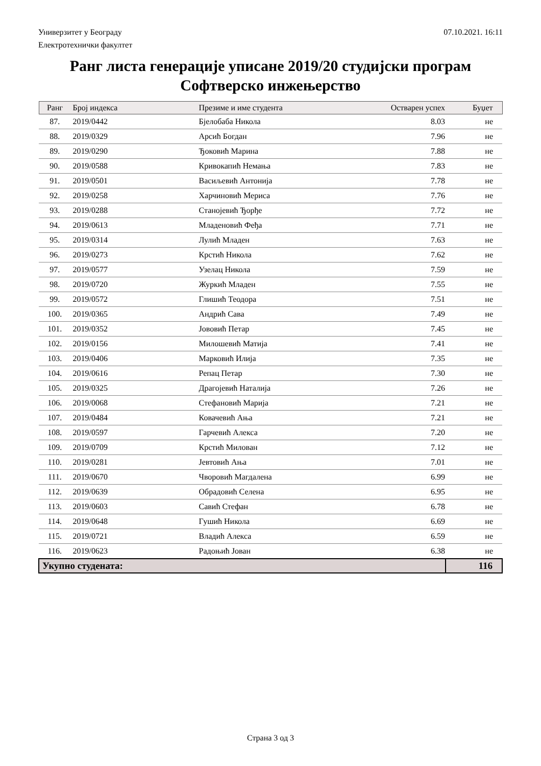07.10.2021. 16:11 Универзитет у Београду
Електротехнички факултет
Ранг листа генерације уписане 2019/20 студијски програм Софтверско инжењерство
| Ранг | Број индекса | Презиме и име студента | Остварен успех | Буџет |
| --- | --- | --- | --- | --- |
| 87. | 2019/0442 | Бјелобаба Никола | 8.03 | не |
| 88. | 2019/0329 | Арсић Богдан | 7.96 | не |
| 89. | 2019/0290 | Ђоковић Марина | 7.88 | не |
| 90. | 2019/0588 | Кривокапић Немања | 7.83 | не |
| 91. | 2019/0501 | Васиљевић Антонија | 7.78 | не |
| 92. | 2019/0258 | Харчиновић Мериса | 7.76 | не |
| 93. | 2019/0288 | Станојевић Ђорђе | 7.72 | не |
| 94. | 2019/0613 | Младеновић Фeђа | 7.71 | не |
| 95. | 2019/0314 | Лулић Младен | 7.63 | не |
| 96. | 2019/0273 | Крстић Никола | 7.62 | не |
| 97. | 2019/0577 | Узелац Никола | 7.59 | не |
| 98. | 2019/0720 | Журкић Младен | 7.55 | не |
| 99. | 2019/0572 | Глишић Теодора | 7.51 | не |
| 100. | 2019/0365 | Андрић Сава | 7.49 | не |
| 101. | 2019/0352 | Јововић Петар | 7.45 | не |
| 102. | 2019/0156 | Милошевић Матија | 7.41 | не |
| 103. | 2019/0406 | Марковић Илија | 7.35 | не |
| 104. | 2019/0616 | Репац Петар | 7.30 | не |
| 105. | 2019/0325 | Драгојевић Наталија | 7.26 | не |
| 106. | 2019/0068 | Стефановић Марија | 7.21 | не |
| 107. | 2019/0484 | Ковачевић Ања | 7.21 | не |
| 108. | 2019/0597 | Гарчевић Алекса | 7.20 | не |
| 109. | 2019/0709 | Крстић Милован | 7.12 | не |
| 110. | 2019/0281 | Јевтовић Ања | 7.01 | не |
| 111. | 2019/0670 | Чворовић Магдалена | 6.99 | не |
| 112. | 2019/0639 | Обрадовић Селена | 6.95 | не |
| 113. | 2019/0603 | Савић Стефан | 6.78 | не |
| 114. | 2019/0648 | Гушић Никола | 6.69 | не |
| 115. | 2019/0721 | Владић Алекса | 6.59 | не |
| 116. | 2019/0623 | Радоњић Јован | 6.38 | не |
| Укупно студената: | | | | 116 |
Страна 3 од 3